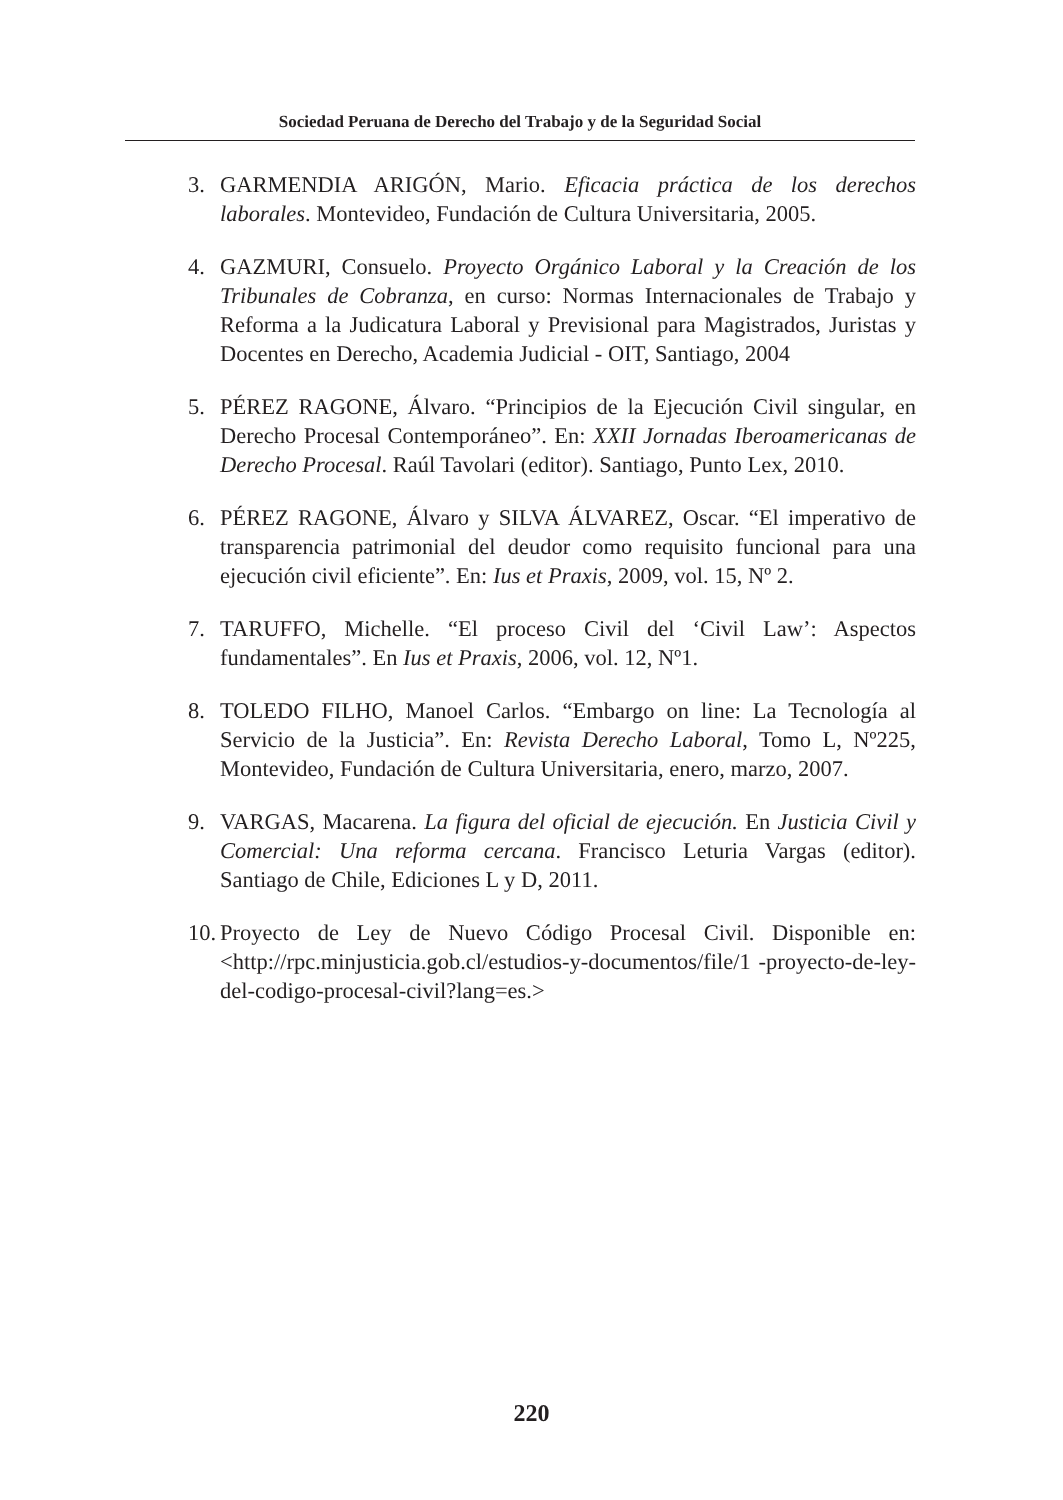Sociedad Peruana de Derecho del Trabajo y de la Seguridad Social
3. GARMENDIA ARIGÓN, Mario. Eficacia práctica de los derechos laborales. Montevideo, Fundación de Cultura Universitaria, 2005.
4. GAZMURI, Consuelo. Proyecto Orgánico Laboral y la Creación de los Tribunales de Cobranza, en curso: Normas Internacionales de Trabajo y Reforma a la Judicatura Laboral y Previsional para Magistrados, Juristas y Docentes en Derecho, Academia Judicial - OIT, Santiago, 2004
5. PÉREZ RAGONE, Álvaro. “Principios de la Ejecución Civil singular, en Derecho Procesal Contemporáneo”. En: XXII Jornadas Iberoamericanas de Derecho Procesal. Raúl Tavolari (editor). Santiago, Punto Lex, 2010.
6. PÉREZ RAGONE, Álvaro y SILVA ÁLVAREZ, Oscar. “El imperativo de transparencia patrimonial del deudor como requisito funcional para una ejecución civil eficiente”. En: Ius et Praxis, 2009, vol. 15, Nº 2.
7. TARUFFO, Michelle. “El proceso Civil del ‘Civil Law’: Aspectos fundamentales”. En Ius et Praxis, 2006, vol. 12, Nº1.
8. TOLEDO FILHO, Manoel Carlos. “Embargo on line: La Tecnología al Servicio de la Justicia”. En: Revista Derecho Laboral, Tomo L, Nº225, Montevideo, Fundación de Cultura Universitaria, enero, marzo, 2007.
9. VARGAS, Macarena. La figura del oficial de ejecución. En Justicia Civil y Comercial: Una reforma cercana. Francisco Leturia Vargas (editor). Santiago de Chile, Ediciones L y D, 2011.
10. Proyecto de Ley de Nuevo Código Procesal Civil. Disponible en:<http://rpc.minjusticia.gob.cl/estudios-y-documentos/file/1 -proyecto-de-ley-del-codigo-procesal-civil?lang=es.>
220